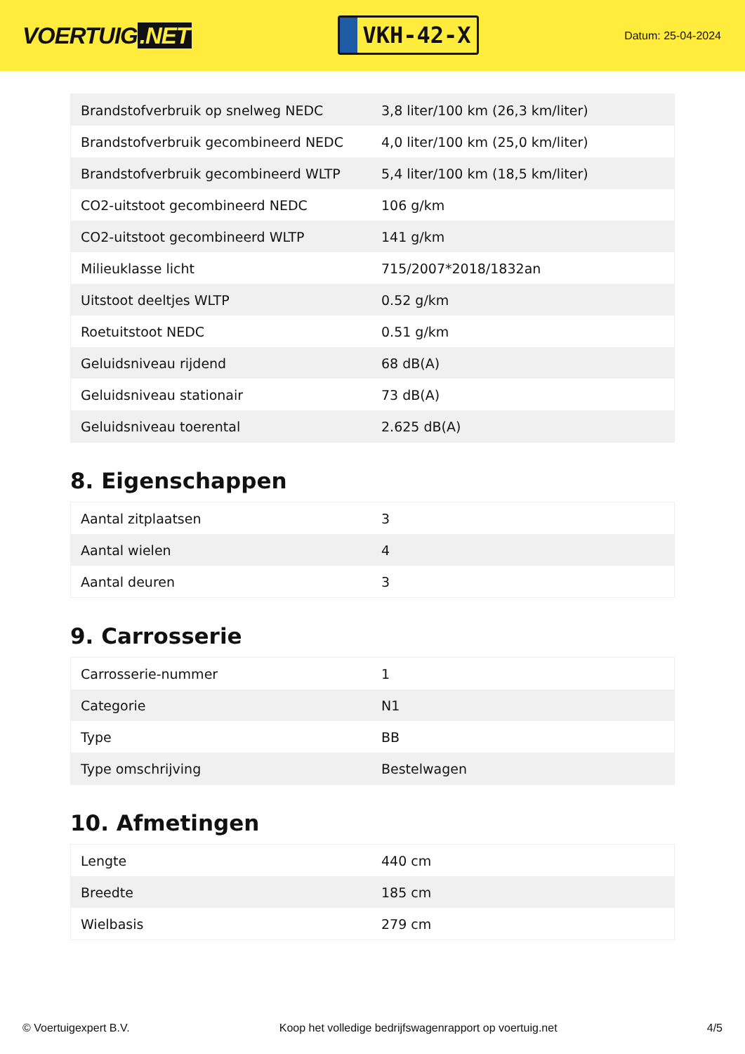VOERTUIG.NET
VKH-42-X
Datum: 25-04-2024
| Brandstofverbruik op snelweg NEDC | 3,8 liter/100 km (26,3 km/liter) |
| Brandstofverbruik gecombineerd NEDC | 4,0 liter/100 km (25,0 km/liter) |
| Brandstofverbruik gecombineerd WLTP | 5,4 liter/100 km (18,5 km/liter) |
| CO2-uitstoot gecombineerd NEDC | 106 g/km |
| CO2-uitstoot gecombineerd WLTP | 141 g/km |
| Milieuklasse licht | 715/2007*2018/1832an |
| Uitstoot deeltjes WLTP | 0.52 g/km |
| Roetuitstoot NEDC | 0.51 g/km |
| Geluidsniveau rijdend | 68 dB(A) |
| Geluidsniveau stationair | 73 dB(A) |
| Geluidsniveau toerental | 2.625 dB(A) |
8. Eigenschappen
| Aantal zitplaatsen | 3 |
| Aantal wielen | 4 |
| Aantal deuren | 3 |
9. Carrosserie
| Carrosserie-nummer | 1 |
| Categorie | N1 |
| Type | BB |
| Type omschrijving | Bestelwagen |
10. Afmetingen
| Lengte | 440 cm |
| Breedte | 185 cm |
| Wielbasis | 279 cm |
© Voertuigexpert B.V. Koop het volledige bedrijfswagenrapport op voertuig.net 4/5